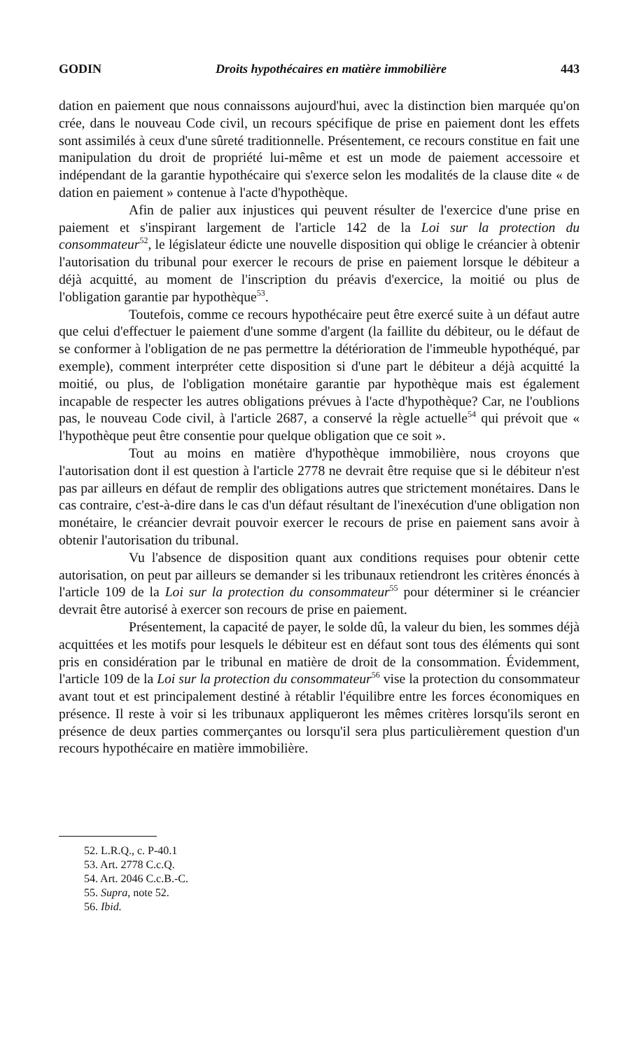GODIN Droits hypothécaires en matière immobilière 443
dation en paiement que nous connaissons aujourd'hui, avec la distinction bien marquée qu'on crée, dans le nouveau Code civil, un recours spécifique de prise en paiement dont les effets sont assimilés à ceux d'une sûreté traditionnelle. Présentement, ce recours constitue en fait une manipulation du droit de propriété lui-même et est un mode de paiement accessoire et indépendant de la garantie hypothécaire qui s'exerce selon les modalités de la clause dite « de dation en paiement » contenue à l'acte d'hypothèque.
Afin de palier aux injustices qui peuvent résulter de l'exercice d'une prise en paiement et s'inspirant largement de l'article 142 de la Loi sur la protection du consommateur<sup>52</sup>, le législateur édicte une nouvelle disposition qui oblige le créancier à obtenir l'autorisation du tribunal pour exercer le recours de prise en paiement lorsque le débiteur a déjà acquitté, au moment de l'inscription du préavis d'exercice, la moitié ou plus de l'obligation garantie par hypothèque<sup>53</sup>.
Toutefois, comme ce recours hypothécaire peut être exercé suite à un défaut autre que celui d'effectuer le paiement d'une somme d'argent (la faillite du débiteur, ou le défaut de se conformer à l'obligation de ne pas permettre la détérioration de l'immeuble hypothéqué, par exemple), comment interpréter cette disposition si d'une part le débiteur a déjà acquitté la moitié, ou plus, de l'obligation monétaire garantie par hypothèque mais est également incapable de respecter les autres obligations prévues à l'acte d'hypothèque? Car, ne l'oublions pas, le nouveau Code civil, à l'article 2687, a conservé la règle actuelle<sup>54</sup> qui prévoit que « l'hypothèque peut être consentie pour quelque obligation que ce soit ».
Tout au moins en matière d'hypothèque immobilière, nous croyons que l'autorisation dont il est question à l'article 2778 ne devrait être requise que si le débiteur n'est pas par ailleurs en défaut de remplir des obligations autres que strictement monétaires. Dans le cas contraire, c'est-à-dire dans le cas d'un défaut résultant de l'inexécution d'une obligation non monétaire, le créancier devrait pouvoir exercer le recours de prise en paiement sans avoir à obtenir l'autorisation du tribunal.
Vu l'absence de disposition quant aux conditions requises pour obtenir cette autorisation, on peut par ailleurs se demander si les tribunaux retiendront les critères énoncés à l'article 109 de la Loi sur la protection du consommateur<sup>55</sup> pour déterminer si le créancier devrait être autorisé à exercer son recours de prise en paiement.
Présentement, la capacité de payer, le solde dû, la valeur du bien, les sommes déjà acquittées et les motifs pour lesquels le débiteur est en défaut sont tous des éléments qui sont pris en considération par le tribunal en matière de droit de la consommation. Évidemment, l'article 109 de la Loi sur la protection du consommateur<sup>56</sup> vise la protection du consommateur avant tout et est principalement destiné à rétablir l'équilibre entre les forces économiques en présence. Il reste à voir si les tribunaux appliqueront les mêmes critères lorsqu'ils seront en présence de deux parties commerçantes ou lorsqu'il sera plus particulièrement question d'un recours hypothécaire en matière immobilière.
52. L.R.Q., c. P-40.1
53. Art. 2778 C.c.Q.
54. Art. 2046 C.c.B.-C.
55. Supra, note 52.
56. Ibid.